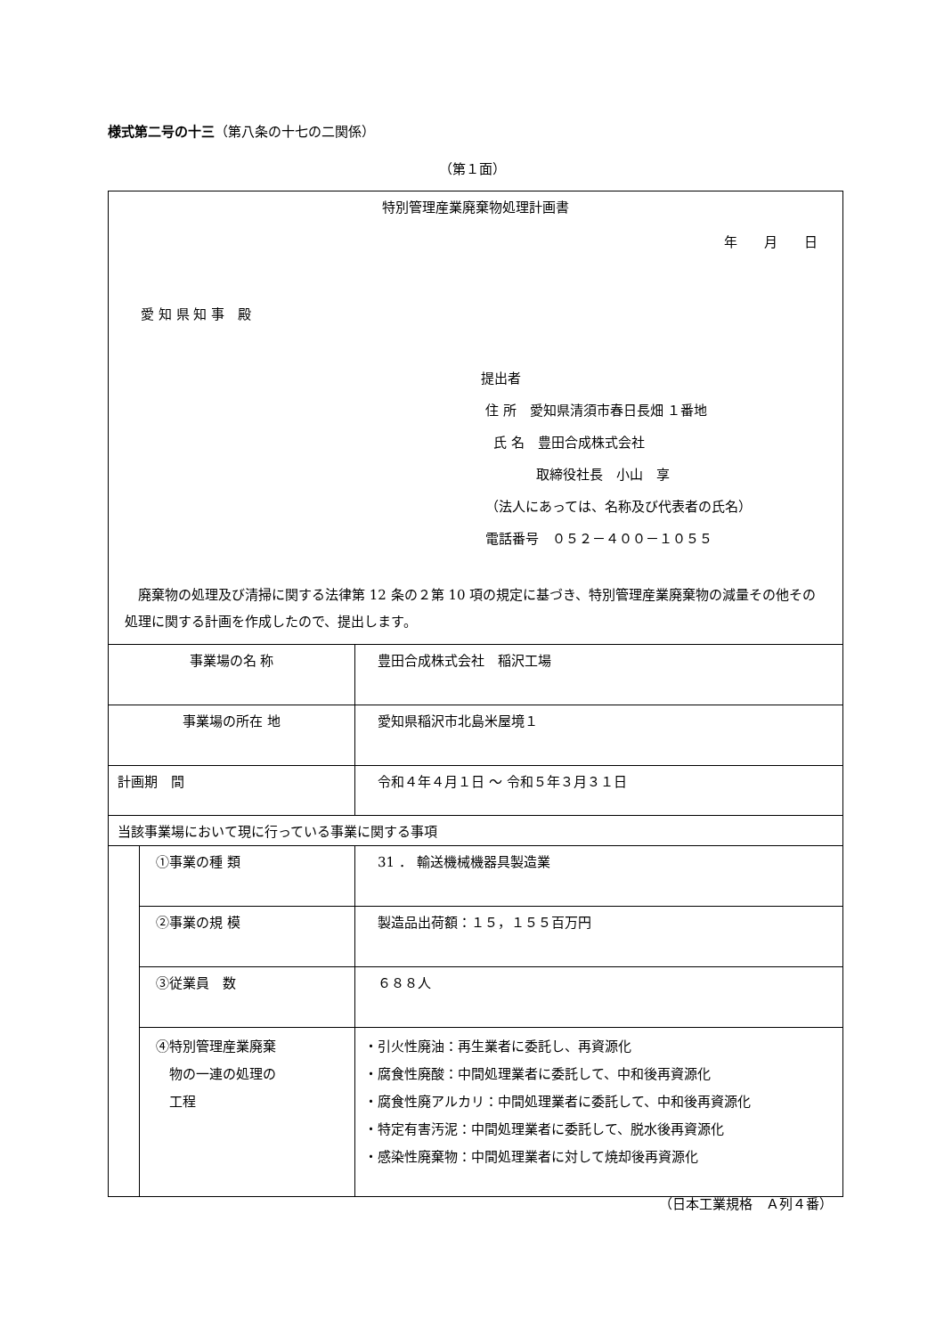様式第二号の十三（第八条の十七の二関係）
（第１面）
| 特別管理産業廃棄物処理計画書 年 月 日 愛 知 県 知 事 殿 提出者 住 所 愛知県清須市春日長畑 １番地 氏 名 豊田合成株式会社 取締役社長 小山 享 （法人にあっては、名称及び代表者の氏名） 電話番号 ０５２－４００－１０５５ 廃棄物の処理及び清掃に関する法律第 12 条の２第 10 項の規定に基づき、特別管理産業廃棄物の減量その他その処理に関する計画を作成したので、提出します。 | | |
| 事業場の名 称 | | 豊田合成株式会社 稲沢工場 |
| 事業場の所在 地 | | 愛知県稲沢市北島米屋境１ |
| 計画期 間 | | 令和４年４月１日 ～ 令和５年３月３１日 |
| 当該事業場において現に行っている事業に関する事項 | | |
| | ①事業の種 類 | 31 ． 輸送機械機器具製造業 |
| | ②事業の規 模 | 製造品出荷額：１５，１５５百万円 |
| | ③従業員 数 | ６８８人 |
| | ④特別管理産業廃棄 物の一連の処理の 工程 | ・引火性廃油：再生業者に委託し、再資源化 ・腐食性廃酸：中間処理業者に委託して、中和後再資源化 ・腐食性廃アルカリ：中間処理業者に委託して、中和後再資源化 ・特定有害汚泥：中間処理業者に委託して、脱水後再資源化 ・感染性廃棄物：中間処理業者に対して焼却後再資源化 |
（日本工業規格　Ａ列４番）